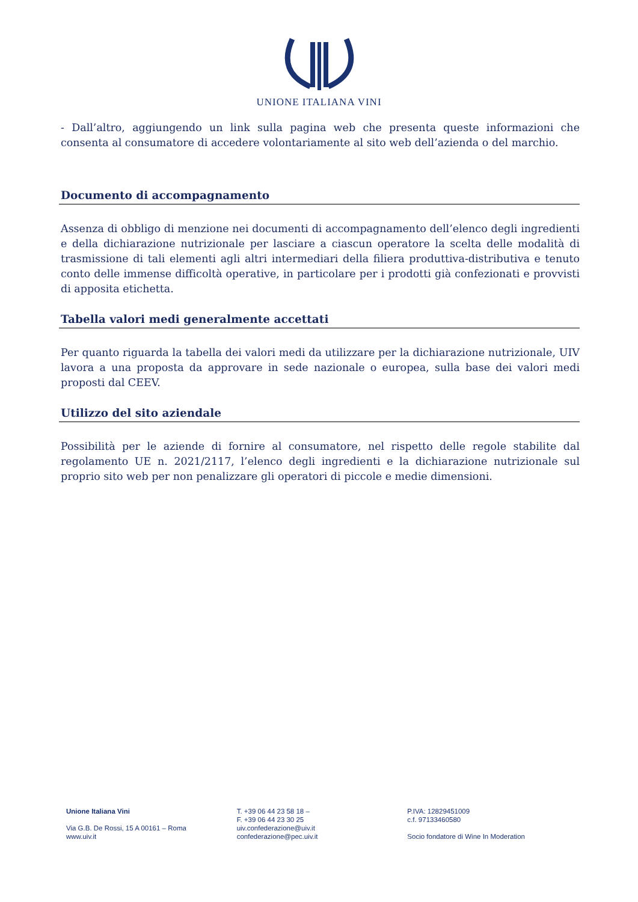UNIONE ITALIANA VINI
- Dall’altro, aggiungendo un link sulla pagina web che presenta queste informazioni che consenta al consumatore di accedere volontariamente al sito web dell’azienda o del marchio.
Documento di accompagnamento
Assenza di obbligo di menzione nei documenti di accompagnamento dell’elenco degli ingredienti e della dichiarazione nutrizionale per lasciare a ciascun operatore la scelta delle modalità di trasmissione di tali elementi agli altri intermediari della filiera produttiva-distributiva e tenuto conto delle immense difficoltà operative, in particolare per i prodotti già confezionati e provvisti di apposita etichetta.
Tabella valori medi generalmente accettati
Per quanto riguarda la tabella dei valori medi da utilizzare per la dichiarazione nutrizionale, UIV lavora a una proposta da approvare in sede nazionale o europea, sulla base dei valori medi proposti dal CEEV.
Utilizzo del sito aziendale
Possibilità per le aziende di fornire al consumatore, nel rispetto delle regole stabilite dal regolamento UE n. 2021/2117, l’elenco degli ingredienti e la dichiarazione nutrizionale sul proprio sito web per non penalizzare gli operatori di piccole e medie dimensioni.
Unione Italiana Vini
Via G.B. De Rossi, 15 A 00161 – Roma
www.uiv.it
T. +39 06 44 23 58 18 –
F. +39 06 44 23 30 25
uiv.confederazione@uiv.it
confederazione@pec.uiv.it
P.IVA: 12829451009
c.f. 97133460580
Socio fondatore di Wine In Moderation